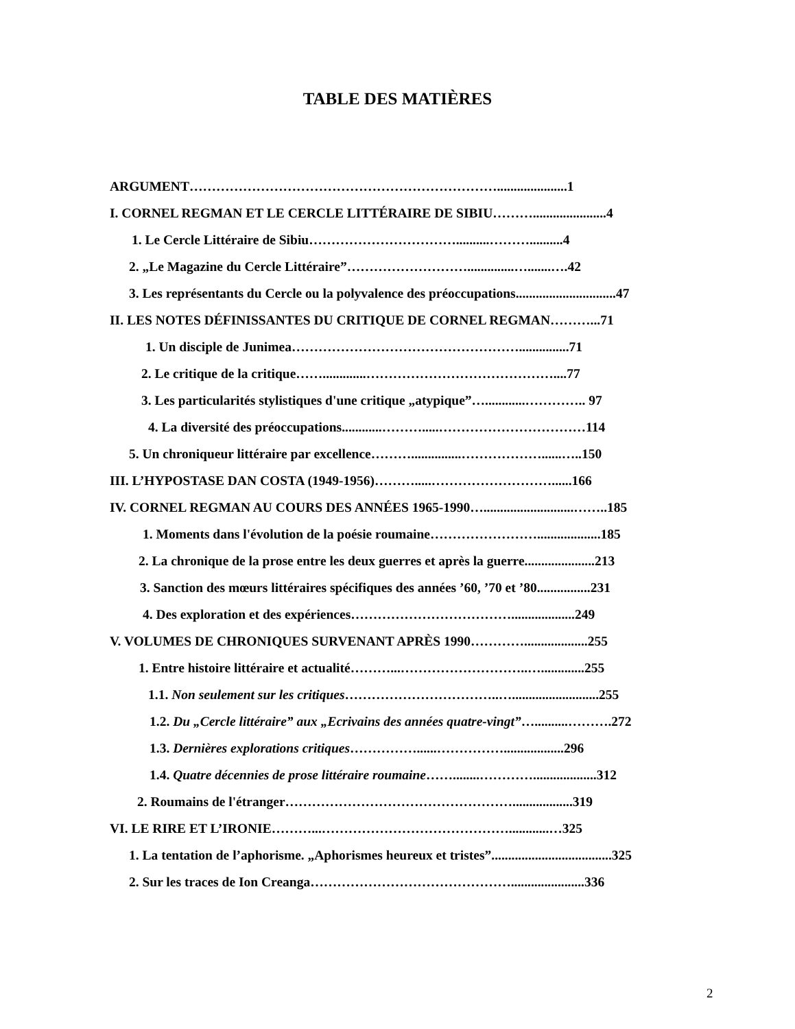TABLE DES MATIÈRES
ARGUMENT…………………………………………………………….....................1
I. CORNEL REGMAN ET LE CERCLE LITTÉRAIRE DE SIBIU………......................4
1. Le Cercle Littéraire de Sibiu……………………………..........………..........4
2. „Le Magazine du Cercle Littéraire”………………………..............….......….42
3. Les représentants du Cercle ou la polyvalence des préoccupations..............................47
II. LES NOTES DÉFINISSANTES DU CRITIQUE DE CORNEL REGMAN………...71
1. Un disciple de Junimea……………………………………………...............71
2. Le critique de la critique…….............……………………………………....77
3. Les particularités stylistiques d'une critique „atypique”…............………….. 97
4. La diversité des préoccupations............……….....……………………………114
5. Un chroniqueur littéraire par excellence………...............………………......…..150
III. L’HYPOSTASE DAN COSTA (1949-1956)……….....………………………......166
IV. CORNEL REGMAN AU COURS DES ANNÉES 1965-1990…...........................……..185
1. Moments dans l'évolution de la poésie roumaine……………………...................185
2. La chronique de la prose entre les deux guerres et après la guerre.....................213
3. Sanction des mœurs littéraires spécifiques des années ’60, ’70 et ’80................231
4. Des exploration et des expériences………………………………...................249
V. VOLUMES DE CHRONIQUES SURVENANT APRÈS 1990…………...................255
1. Entre histoire littéraire et actualité………...………………………..….............255
1.1. Non seulement sur les critiques……………………………..…..........................255
1.2. Du „Cercle littéraire” aux „Ecrivains des années quatre-vingt”…..........……….272
1.3. Dernières explorations critiques……………......……………..................296
1.4. Quatre décennies de prose littéraire roumaine……........…………...................312
2. Roumains de l'étranger……………………………………………..................319
VI. LE RIRE ET L’IRONIE………...……………………………………............…325
1. La tentation de l’aphorisme. „Aphorismes heureux et tristes”....................................325
2. Sur les traces de Ion Creanga………………………………………......................336
2